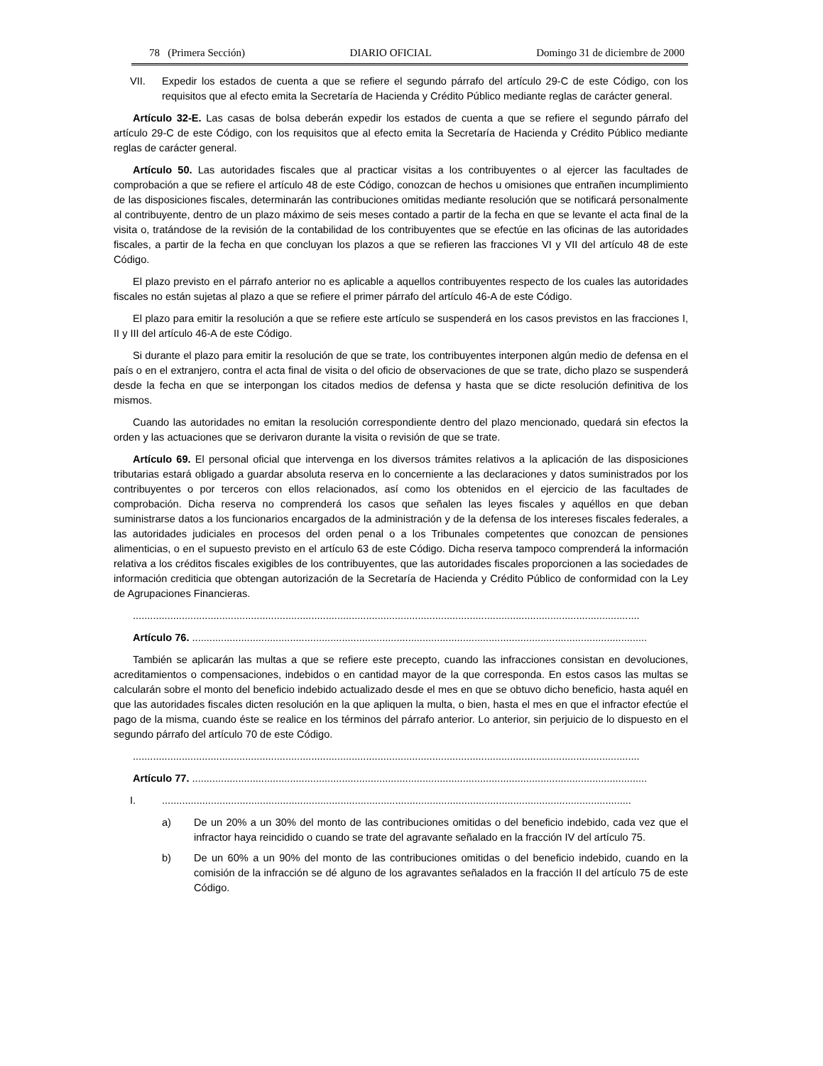78 (Primera Sección) DIARIO OFICIAL Domingo 31 de diciembre de 2000
VII. Expedir los estados de cuenta a que se refiere el segundo párrafo del artículo 29-C de este Código, con los requisitos que al efecto emita la Secretaría de Hacienda y Crédito Público mediante reglas de carácter general.
Artículo 32-E. Las casas de bolsa deberán expedir los estados de cuenta a que se refiere el segundo párrafo del artículo 29-C de este Código, con los requisitos que al efecto emita la Secretaría de Hacienda y Crédito Público mediante reglas de carácter general.
Artículo 50. Las autoridades fiscales que al practicar visitas a los contribuyentes o al ejercer las facultades de comprobación a que se refiere el artículo 48 de este Código, conozcan de hechos u omisiones que entrañen incumplimiento de las disposiciones fiscales, determinarán las contribuciones omitidas mediante resolución que se notificará personalmente al contribuyente, dentro de un plazo máximo de seis meses contado a partir de la fecha en que se levante el acta final de la visita o, tratándose de la revisión de la contabilidad de los contribuyentes que se efectúe en las oficinas de las autoridades fiscales, a partir de la fecha en que concluyan los plazos a que se refieren las fracciones VI y VII del artículo 48 de este Código.
El plazo previsto en el párrafo anterior no es aplicable a aquellos contribuyentes respecto de los cuales las autoridades fiscales no están sujetas al plazo a que se refiere el primer párrafo del artículo 46-A de este Código.
El plazo para emitir la resolución a que se refiere este artículo se suspenderá en los casos previstos en las fracciones I, II y III del artículo 46-A de este Código.
Si durante el plazo para emitir la resolución de que se trate, los contribuyentes interponen algún medio de defensa en el país o en el extranjero, contra el acta final de visita o del oficio de observaciones de que se trate, dicho plazo se suspenderá desde la fecha en que se interpongan los citados medios de defensa y hasta que se dicte resolución definitiva de los mismos.
Cuando las autoridades no emitan la resolución correspondiente dentro del plazo mencionado, quedará sin efectos la orden y las actuaciones que se derivaron durante la visita o revisión de que se trate.
Artículo 69. El personal oficial que intervenga en los diversos trámites relativos a la aplicación de las disposiciones tributarias estará obligado a guardar absoluta reserva en lo concerniente a las declaraciones y datos suministrados por los contribuyentes o por terceros con ellos relacionados, así como los obtenidos en el ejercicio de las facultades de comprobación. Dicha reserva no comprenderá los casos que señalen las leyes fiscales y aquéllos en que deban suministrarse datos a los funcionarios encargados de la administración y de la defensa de los intereses fiscales federales, a las autoridades judiciales en procesos del orden penal o a los Tribunales competentes que conozcan de pensiones alimenticias, o en el supuesto previsto en el artículo 63 de este Código. Dicha reserva tampoco comprenderá la información relativa a los créditos fiscales exigibles de los contribuyentes, que las autoridades fiscales proporcionen a las sociedades de información crediticia que obtengan autorización de la Secretaría de Hacienda y Crédito Público de conformidad con la Ley de Agrupaciones Financieras.
................................................................................................................................................................................
Artículo 76. ..............................................................................................................................................................
También se aplicarán las multas a que se refiere este precepto, cuando las infracciones consistan en devoluciones, acreditamientos o compensaciones, indebidos o en cantidad mayor de la que corresponda. En estos casos las multas se calcularán sobre el monto del beneficio indebido actualizado desde el mes en que se obtuvo dicho beneficio, hasta aquél en que las autoridades fiscales dicten resolución en la que apliquen la multa, o bien, hasta el mes en que el infractor efectúe el pago de la misma, cuando éste se realice en los términos del párrafo anterior. Lo anterior, sin perjuicio de lo dispuesto en el segundo párrafo del artículo 70 de este Código.
................................................................................................................................................................................
Artículo 77. ..............................................................................................................................................................
I....................................................................................................................................................................
a) De un 20% a un 30% del monto de las contribuciones omitidas o del beneficio indebido, cada vez que el infractor haya reincidido o cuando se trate del agravante señalado en la fracción IV del artículo 75.
b) De un 60% a un 90% del monto de las contribuciones omitidas o del beneficio indebido, cuando en la comisión de la infracción se dé alguno de los agravantes señalados en la fracción II del artículo 75 de este Código.